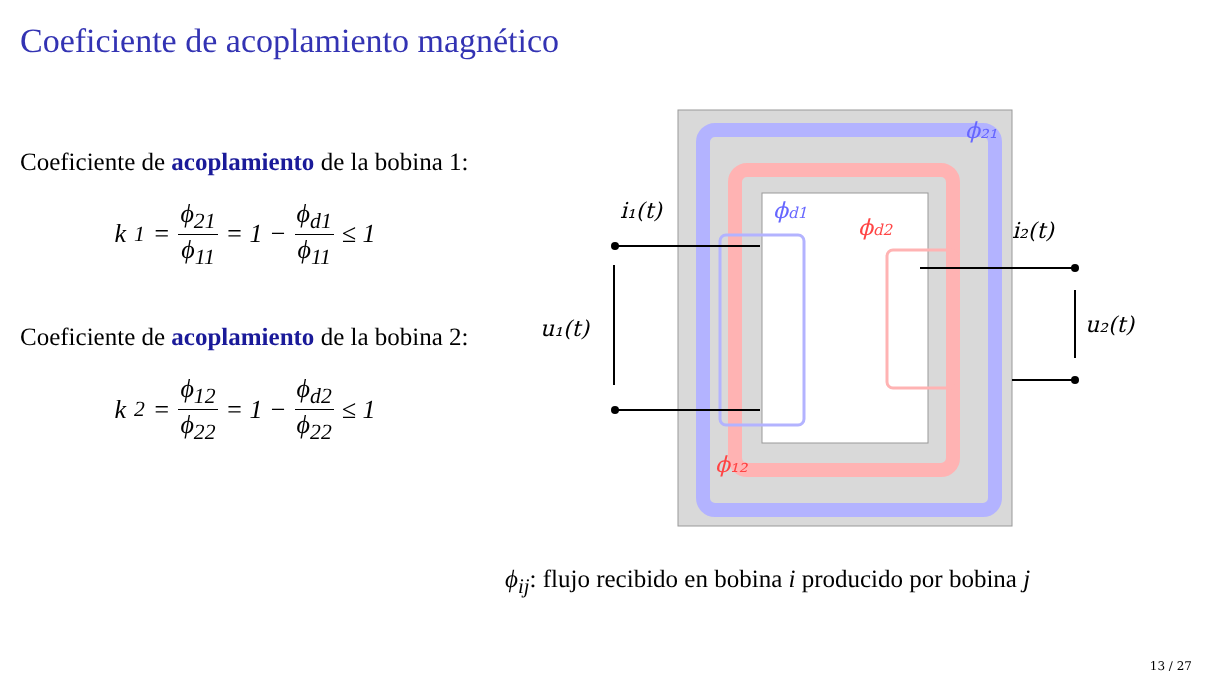Coeficiente de acoplamiento magnético
Coeficiente de acoplamiento de la bobina 1:
k<sub>1</sub> = ϕ<sub>21</sub> ϕ<sub>11</sub> = 1 − ϕ<sub>d1</sub> ϕ<sub>11</sub> ≤ 1
Coeficiente de acoplamiento de la bobina 2:
k<sub>2</sub> = ϕ<sub>12</sub> ϕ<sub>22</sub> = 1 − ϕ<sub>d2</sub> ϕ<sub>22</sub> ≤ 1
i₁(t)
i₂(t)
u₁(t)
u₂(t)
ϕ₂₁
ϕd1
ϕd2
ϕ₁₂
ϕ<sub>ij</sub>: flujo recibido en bobina i producido por bobina j
13 / 27